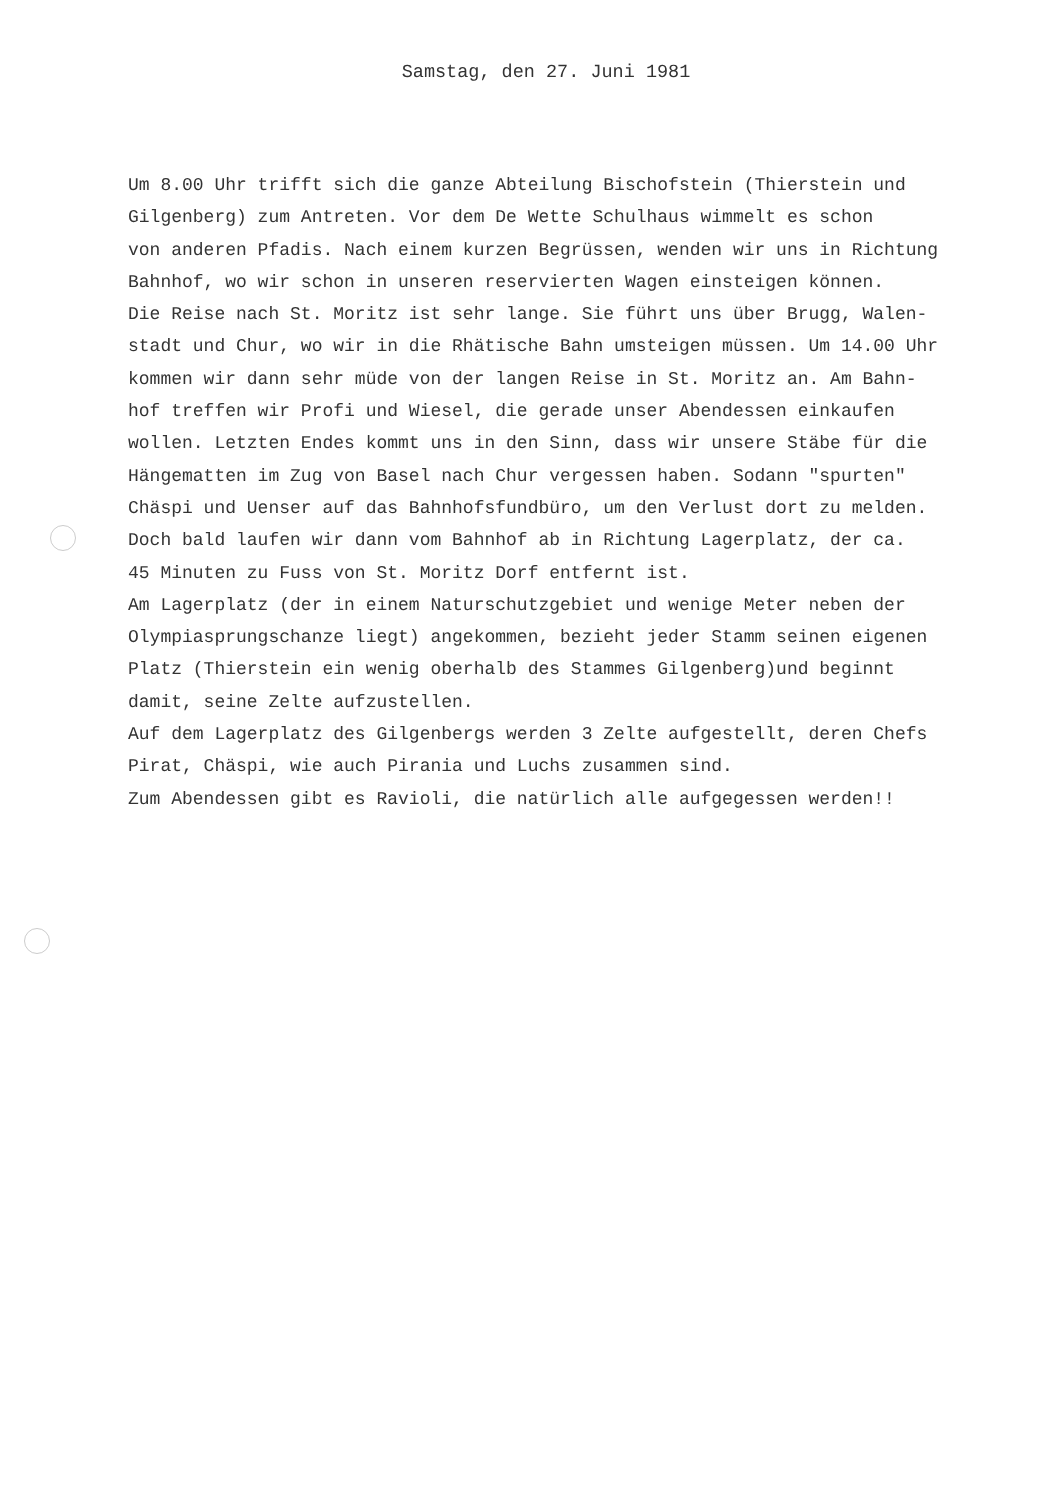Samstag, den 27. Juni 1981
Um 8.00 Uhr trifft sich die ganze Abteilung Bischofstein (Thierstein und
Gilgenberg) zum Antreten. Vor dem De Wette Schulhaus wimmelt es schon
von anderen Pfadis. Nach einem kurzen Begrüssen, wenden wir uns in Richtung
Bahnhof, wo wir schon in unseren reservierten Wagen einsteigen können.
Die Reise nach St. Moritz ist sehr lange. Sie führt uns über Brugg, Walen-
stadt und Chur, wo wir in die Rhätische Bahn umsteigen müssen. Um 14.00 Uhr
kommen wir dann sehr müde von der langen Reise in St. Moritz an. Am Bahn-
hof treffen wir Profi und Wiesel, die gerade unser Abendessen einkaufen
wollen. Letzten Endes kommt uns in den Sinn, dass wir unsere Stäbe für die
Hängematten im Zug von Basel nach Chur vergessen haben. Sodann "spurten"
Chäspi und Uenser auf das Bahnhofsfundbüro, um den Verlust dort zu melden.
Doch bald laufen wir dann vom Bahnhof ab in Richtung Lagerplatz, der ca.
45 Minuten zu Fuss von St. Moritz Dorf entfernt ist.
Am Lagerplatz (der in einem Naturschutzgebiet und wenige Meter neben der
Olympiasprungschanze liegt) angekommen, bezieht jeder Stamm seinen eigenen
Platz (Thierstein ein wenig oberhalb des Stammes Gilgenberg)und beginnt
damit, seine Zelte aufzustellen.
Auf dem Lagerplatz des Gilgenbergs werden 3 Zelte aufgestellt, deren Chefs
Pirat, Chäspi, wie auch Pirania und Luchs zusammen sind.
Zum Abendessen gibt es Ravioli, die natürlich alle aufgegessen werden!!